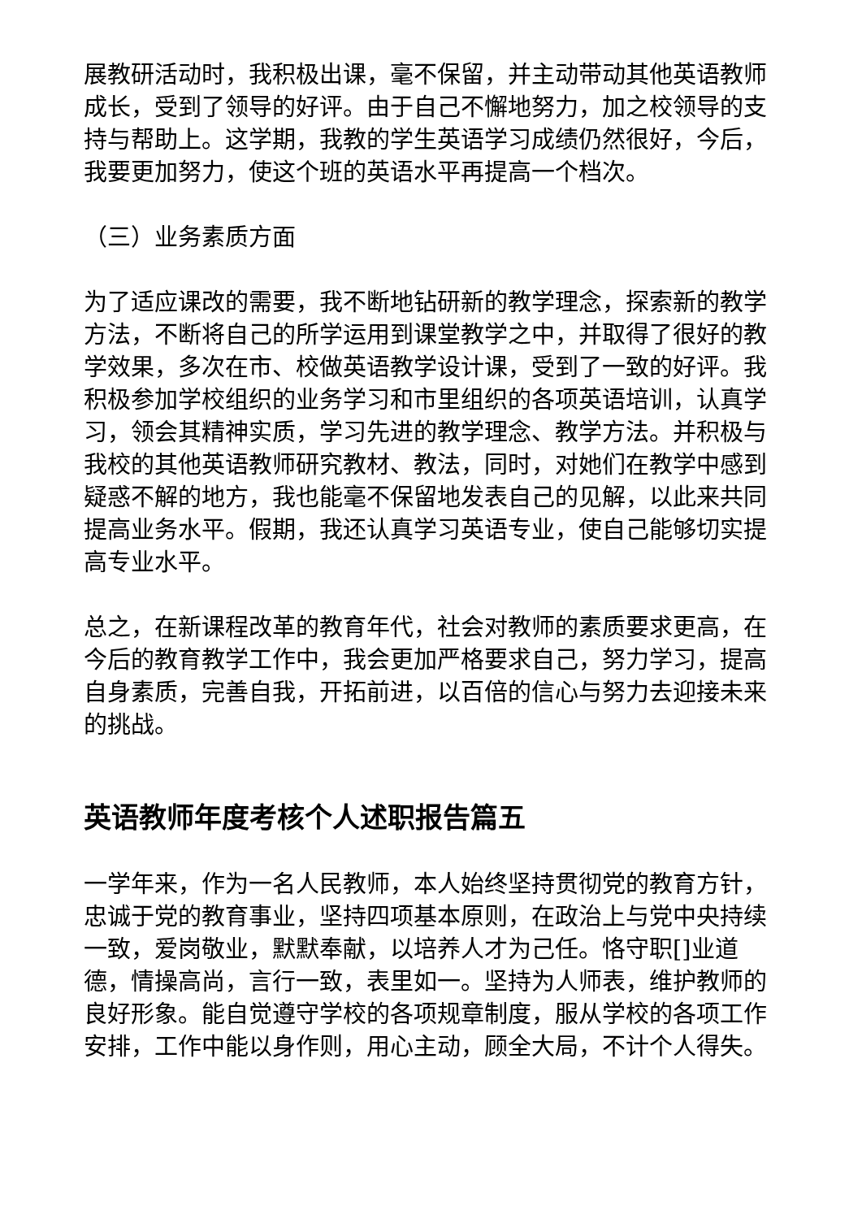展教研活动时，我积极出课，毫不保留，并主动带动其他英语教师成长，受到了领导的好评。由于自己不懈地努力，加之校领导的支持与帮助上。这学期，我教的学生英语学习成绩仍然很好，今后，我要更加努力，使这个班的英语水平再提高一个档次。
（三）业务素质方面
为了适应课改的需要，我不断地钻研新的教学理念，探索新的教学方法，不断将自己的所学运用到课堂教学之中，并取得了很好的教学效果，多次在市、校做英语教学设计课，受到了一致的好评。我积极参加学校组织的业务学习和市里组织的各项英语培训，认真学习，领会其精神实质，学习先进的教学理念、教学方法。并积极与我校的其他英语教师研究教材、教法，同时，对她们在教学中感到疑惑不解的地方，我也能毫不保留地发表自己的见解，以此来共同提高业务水平。假期，我还认真学习英语专业，使自己能够切实提高专业水平。
总之，在新课程改革的教育年代，社会对教师的素质要求更高，在今后的教育教学工作中，我会更加严格要求自己，努力学习，提高自身素质，完善自我，开拓前进，以百倍的信心与努力去迎接未来的挑战。
英语教师年度考核个人述职报告篇五
一学年来，作为一名人民教师，本人始终坚持贯彻党的教育方针，忠诚于党的教育事业，坚持四项基本原则，在政治上与党中央持续一致，爱岗敬业，默默奉献，以培养人才为己任。恪守职[]业道德，情操高尚，言行一致，表里如一。坚持为人师表，维护教师的良好形象。能自觉遵守学校的各项规章制度，服从学校的各项工作安排，工作中能以身作则，用心主动，顾全大局，不计个人得失。